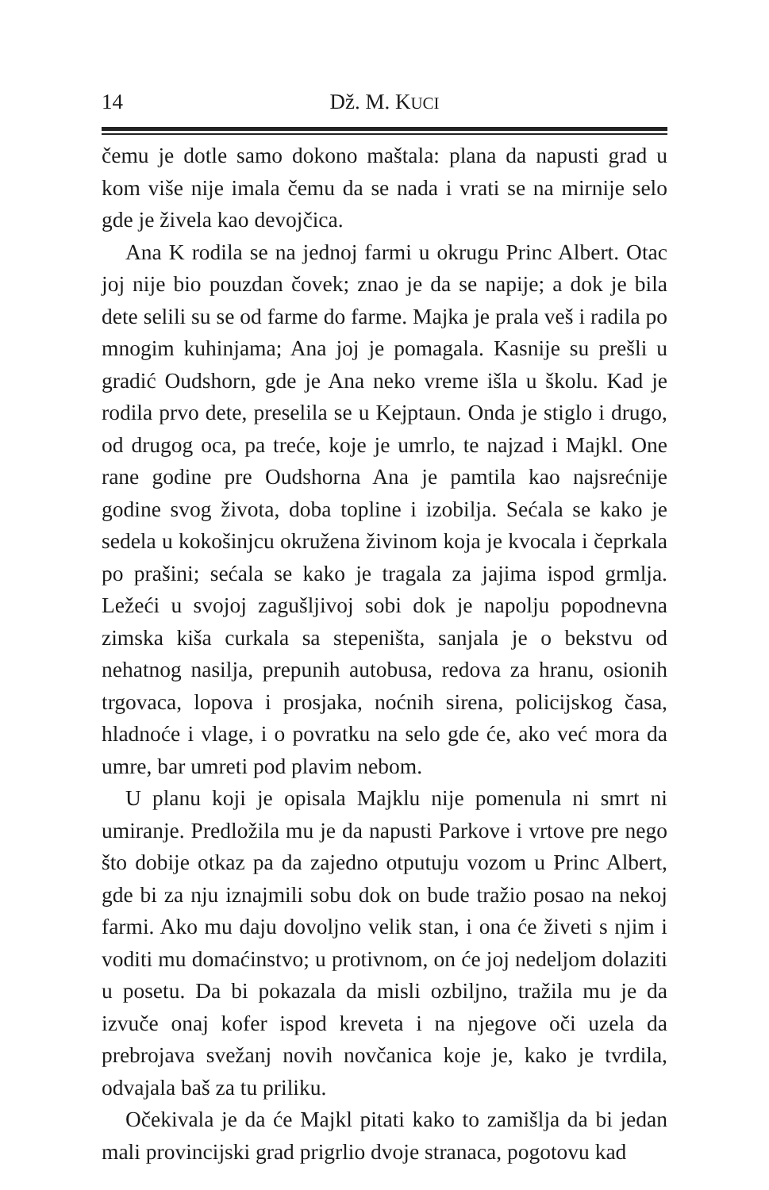14 Dž. M. KUCI
čemu je dotle samo dokono maštala: plana da napusti grad u kom više nije imala čemu da se nada i vrati se na mirnije selo gde je živela kao devojčica.
Ana K rodila se na jednoj farmi u okrugu Princ Albert. Otac joj nije bio pouzdan čovek; znao je da se napije; a dok je bila dete selili su se od farme do farme. Majka je prala veš i radila po mnogim kuhinjama; Ana joj je pomagala. Kasnije su prešli u gradić Oudshorn, gde je Ana neko vreme išla u školu. Kad je rodila prvo dete, preselila se u Kejptaun. Onda je stiglo i drugo, od drugog oca, pa treće, koje je umrlo, te najzad i Majkl. One rane godine pre Oudshorna Ana je pamtila kao najsrećnije godine svog života, doba topline i izobilja. Sećala se kako je sedela u kokošinjcu okružena živinom koja je kvocala i čeprkala po prašini; sećala se kako je tragala za jajima ispod grmlja. Ležeći u svojoj zagušljivoj sobi dok je napolju popodnevna zimska kiša curkala sa stepeništa, sanjala je o bekstvu od nehatnog nasilja, prepunih autobusa, redova za hranu, osionih trgovaca, lopova i prosjaka, noćnih sirena, policijskog časa, hladnoće i vlage, i o povratku na selo gde će, ako već mora da umre, bar umreti pod plavim nebom.
U planu koji je opisala Majklu nije pomenula ni smrt ni umiranje. Predložila mu je da napusti Parkove i vrtove pre nego što dobije otkaz pa da zajedno otputuju vozom u Princ Albert, gde bi za nju iznajmili sobu dok on bude tražio posao na nekoj farmi. Ako mu daju dovoljno velik stan, i ona će živeti s njim i voditi mu domaćinstvo; u protivnom, on će joj nedeljom dolaziti u posetu. Da bi pokazala da misli ozbiljno, tražila mu je da izvuče onaj kofer ispod kreveta i na njegove oči uzela da prebrojava svežanj novih novčanica koje je, kako je tvrdila, odvajala baš za tu priliku.
Očekivala je da će Majkl pitati kako to zamišlja da bi jedan mali provincijski grad prigrlio dvoje stranaca, pogotovu kad